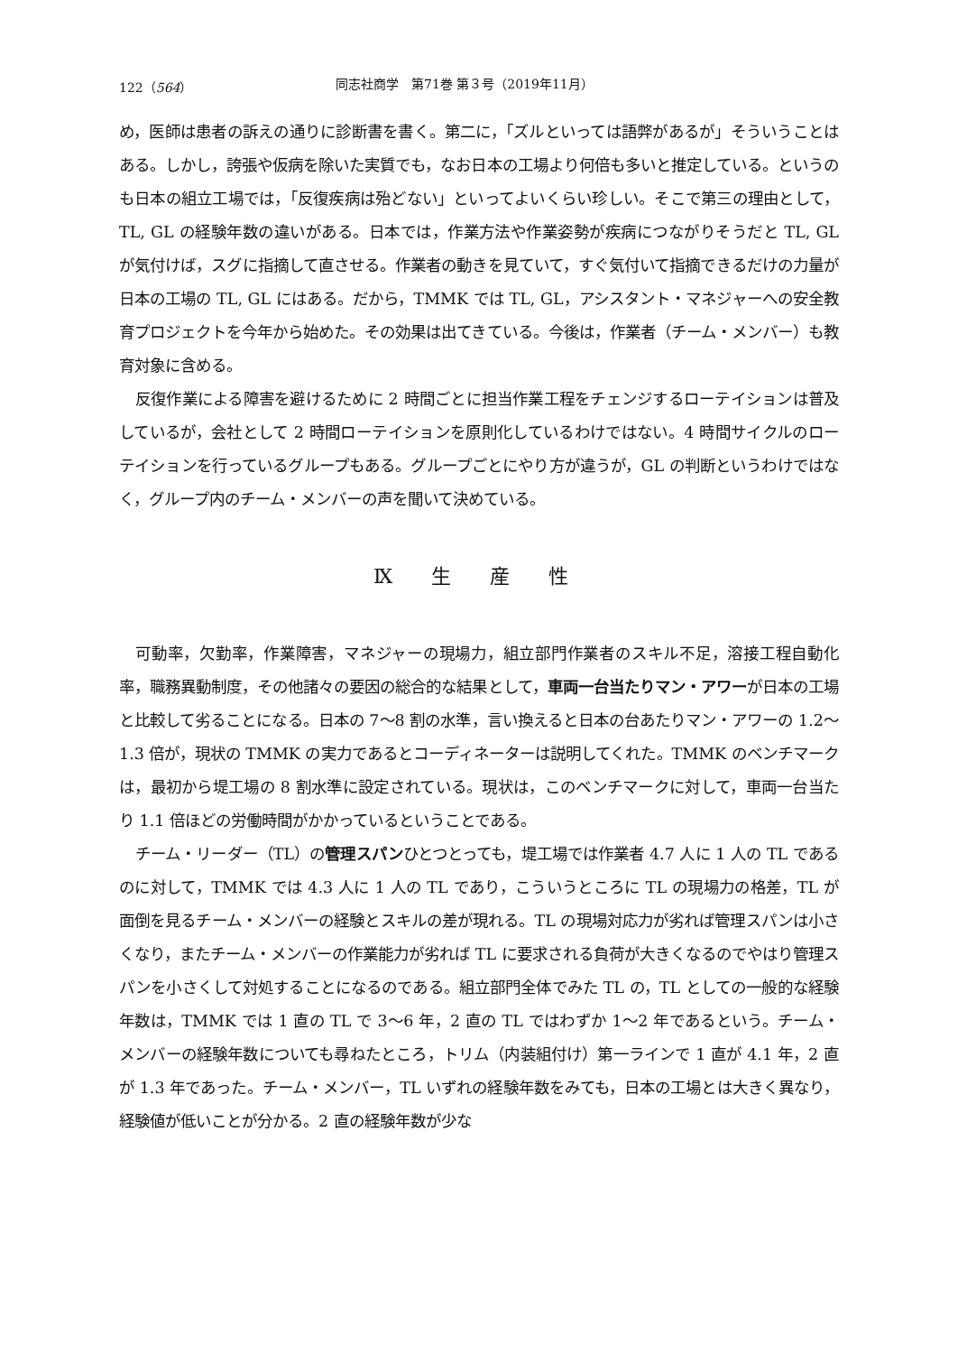122（564） 同志社商学　第71巻 第３号（2019年11月）
め，医師は患者の訴えの通りに診断書を書く。第二に，「ズルといっては語弊があるが」そういうことはある。しかし，誇張や仮病を除いた実質でも，なお日本の工場より何倍も多いと推定している。というのも日本の組立工場では，「反復疾病は殆どない」といってよいくらい珍しい。そこで第三の理由として，TL, GL の経験年数の違いがある。日本では，作業方法や作業姿勢が疾病につながりそうだと TL, GL が気付けば，スグに指摘して直させる。作業者の動きを見ていて，すぐ気付いて指摘できるだけの力量が日本の工場の TL, GL にはある。だから，TMMK では TL, GL，アシスタント・マネジャーへの安全教育プロジェクトを今年から始めた。その効果は出てきている。今後は，作業者（チーム・メンバー）も教育対象に含める。
反復作業による障害を避けるために 2 時間ごとに担当作業工程をチェンジするローテイションは普及しているが，会社として 2 時間ローテイションを原則化しているわけではない。4 時間サイクルのローテイションを行っているグループもある。グループごとにやり方が違うが，GL の判断というわけではなく，グループ内のチーム・メンバーの声を聞いて決めている。
Ⅸ 生 産 性
可動率，欠勤率，作業障害，マネジャーの現場力，組立部門作業者のスキル不足，溶接工程自動化率，職務異動制度，その他諸々の要因の総合的な結果として，車両一台当たりマン・アワーが日本の工場と比較して劣ることになる。日本の 7〜8 割の水準，言い換えると日本の台あたりマン・アワーの 1.2〜1.3 倍が，現状の TMMK の実力であるとコーディネーターは説明してくれた。TMMK のベンチマークは，最初から堤工場の 8 割水準に設定されている。現状は，このベンチマークに対して，車両一台当たり 1.1 倍ほどの労働時間がかかっているということである。
チーム・リーダー（TL）の管理スパンひとつとっても，堤工場では作業者 4.7 人に 1 人の TL であるのに対して，TMMK では 4.3 人に 1 人の TL であり，こういうところに TL の現場力の格差，TL が面倒を見るチーム・メンバーの経験とスキルの差が現れる。TL の現場対応力が劣れば管理スパンは小さくなり，またチーム・メンバーの作業能力が劣れば TL に要求される負荷が大きくなるのでやはり管理スパンを小さくして対処することになるのである。組立部門全体でみた TL の，TL としての一般的な経験年数は，TMMK では 1 直の TL で 3〜6 年，2 直の TL ではわずか 1〜2 年であるという。チーム・メンバーの経験年数についても尋ねたところ，トリム（内装組付け）第一ラインで 1 直が 4.1 年，2 直が 1.3 年であった。チーム・メンバー，TL いずれの経験年数をみても，日本の工場とは大きく異なり，経験値が低いことが分かる。2 直の経験年数が少な